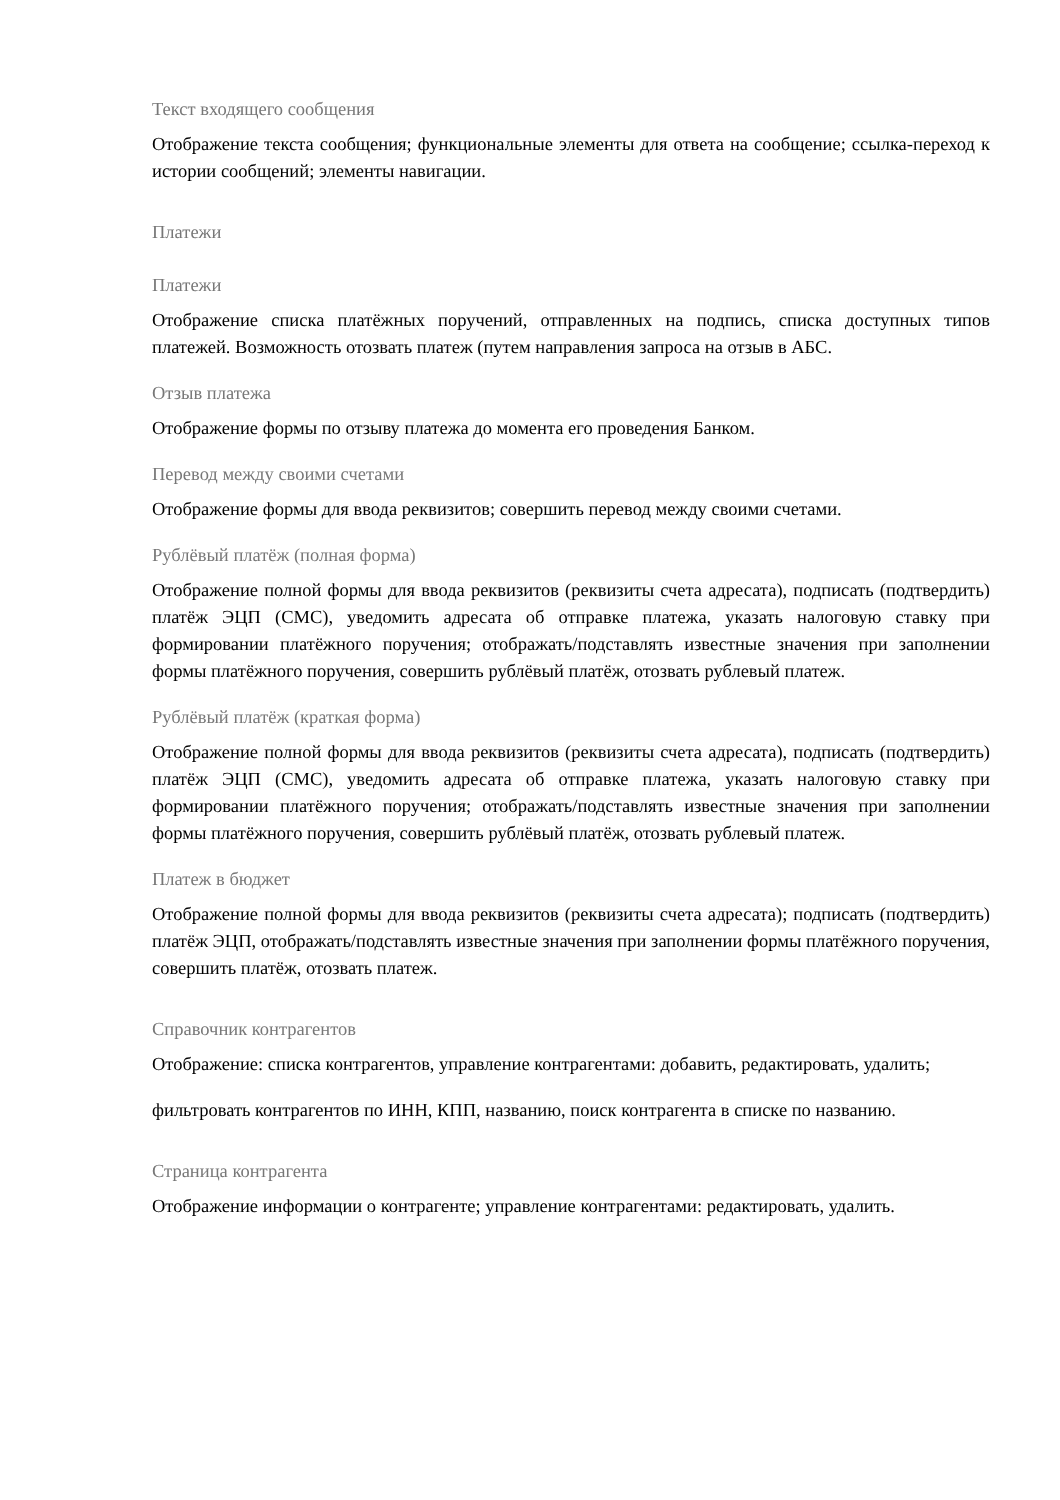Текст входящего сообщения
Отображение текста сообщения; функциональные элементы для ответа на сообщение; ссылка-переход к истории сообщений; элементы навигации.
Платежи
Платежи
Отображение списка платёжных поручений, отправленных на подпись, списка доступных типов платежей. Возможность отозвать платеж (путем направления запроса на отзыв в АБС.
Отзыв платежа
Отображение формы по отзыву платежа до момента его проведения Банком.
Перевод между своими счетами
Отображение формы для ввода реквизитов; совершить перевод между своими счетами.
Рублёвый платёж (полная форма)
Отображение полной формы для ввода реквизитов (реквизиты счета адресата), подписать (подтвердить) платёж ЭЦП (СМС), уведомить адресата об отправке платежа, указать налоговую ставку при формировании платёжного поручения; отображать/подставлять известные значения при заполнении формы платёжного поручения, совершить рублёвый платёж, отозвать рублевый платеж.
Рублёвый платёж (краткая форма)
Отображение полной формы для ввода реквизитов (реквизиты счета адресата), подписать (подтвердить) платёж ЭЦП (СМС), уведомить адресата об отправке платежа, указать налоговую ставку при формировании платёжного поручения; отображать/подставлять известные значения при заполнении формы платёжного поручения, совершить рублёвый платёж, отозвать рублевый платеж.
Платеж в бюджет
Отображение полной формы для ввода реквизитов (реквизиты счета адресата); подписать (подтвердить) платёж ЭЦП, отображать/подставлять известные значения при заполнении формы платёжного поручения, совершить платёж, отозвать платеж.
Справочник контрагентов
Отображение: списка контрагентов, управление контрагентами: добавить, редактировать, удалить;
фильтровать контрагентов по ИНН, КПП, названию, поиск контрагента в списке по названию.
Страница контрагента
Отображение информации о контрагенте; управление контрагентами: редактировать, удалить.